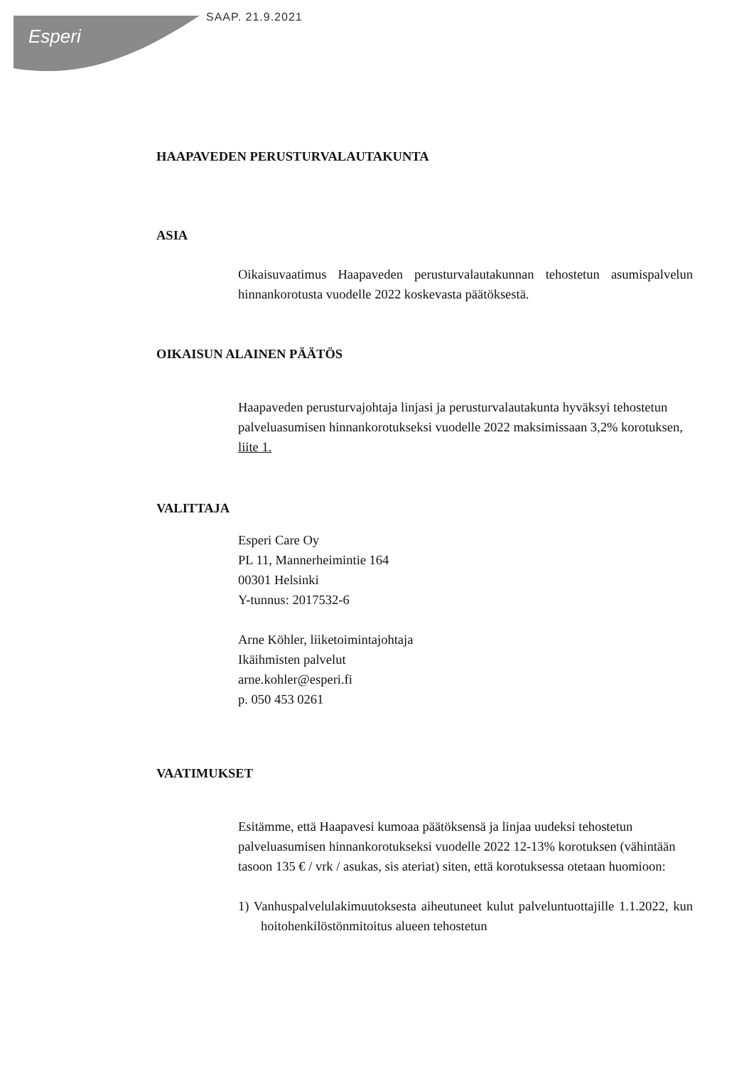Esperi
SAAP. 21.9.2021
HAAPAVEDEN PERUSTURVALAUTAKUNTA
ASIA
Oikaisuvaatimus Haapaveden perusturvalautakunnan tehostetun asumispalvelun hinnankorotusta vuodelle 2022 koskevasta päätöksestä.
OIKAISUN ALAINEN PÄÄTÖS
Haapaveden perusturvajohtaja linjasi ja perusturvalautakunta hyväksyi tehostetun palveluasumisen hinnankorotukseksi vuodelle 2022 maksimissaan 3,2% korotuksen, liite 1.
VALITTAJA
Esperi Care Oy
PL 11, Mannerheimintie 164
00301 Helsinki
Y-tunnus: 2017532-6
Arne Köhler, liiketoimintajohtaja
Ikäihmisten palvelut
arne.kohler@esperi.fi
p. 050 453 0261
VAATIMUKSET
Esitämme, että Haapavesi kumoaa päätöksensä ja linjaa uudeksi tehostetun palveluasumisen hinnankorotukseksi vuodelle 2022 12-13% korotuksen (vähintään tasoon 135 € / vrk / asukas, sis ateriat) siten, että korotuksessa otetaan huomioon:
1) Vanhuspalvelulakimuutoksesta aiheutuneet kulut palveluntuottajille 1.1.2022, kun hoitohenkilöstönmitoitus alueen tehostetun